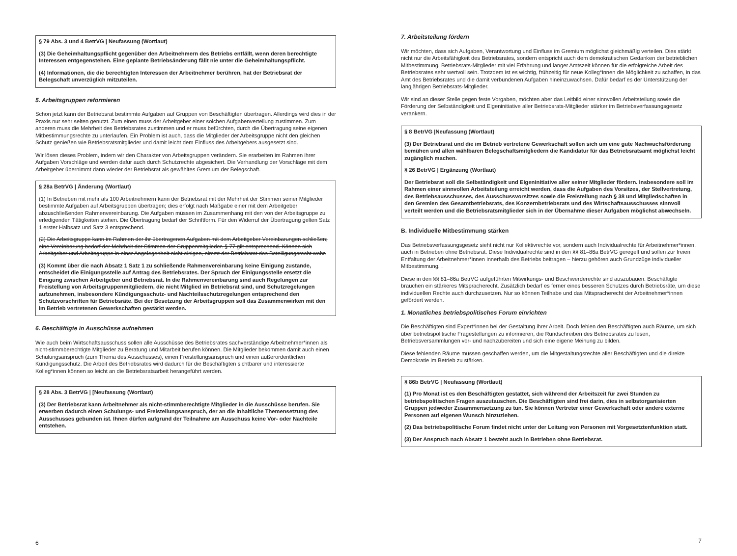§ 79 Abs. 3 und 4 BetrVG | Neufassung (Wortlaut)
(3) Die Geheimhaltungspflicht gegenüber den Arbeitnehmern des Betriebs entfällt, wenn deren berechtigte Interessen entgegenstehen. Eine geplante Betriebsänderung fällt nie unter die Geheimhaltungspflicht.
(4) Informationen, die die berechtigten Interessen der Arbeitnehmer berühren, hat der Betriebsrat der Belegschaft unverzüglich mitzuteilen.
5. Arbeitsgruppen reformieren
Schon jetzt kann der Betriebsrat bestimmte Aufgaben auf Gruppen von Beschäftigten übertragen. Allerdings wird dies in der Praxis nur sehr selten genutzt. Zum einen muss der Arbeitgeber einer solchen Aufgabenverteilung zustimmen. Zum anderen muss die Mehrheit des Betriebsrates zustimmen und er muss befürchten, durch die Übertragung seine eigenen Mitbestimmungsrechte zu unterlaufen. Ein Problem ist auch, dass die Mitglieder der Arbeitsgruppe nicht den gleichen Schutz genießen wie Betriebsratsmitglieder und damit leicht dem Einfluss des Arbeitgebers ausgesetzt sind.
Wir lösen dieses Problem, indem wir den Charakter von Arbeitsgruppen verändern. Sie erarbeiten im Rahmen ihrer Aufgaben Vorschläge und werden dafür auch durch Schutzrechte abgesichert. Die Verhandlung der Vorschläge mit dem Arbeitgeber übernimmt dann wieder der Betriebsrat als gewähltes Gremium der Belegschaft.
§ 28a BetrVG | Änderung (Wortlaut)
(1) In Betrieben mit mehr als 100 Arbeitnehmern kann der Betriebsrat mit der Mehrheit der Stimmen seiner Mitglieder bestimmte Aufgaben auf Arbeitsgruppen übertragen; dies erfolgt nach Maßgabe einer mit dem Arbeitgeber abzuschließenden Rahmenvereinbarung. Die Aufgaben müssen im Zusammenhang mit den von der Arbeitsgruppe zu erledigenden Tätigkeiten stehen. Die Übertragung bedarf der Schriftform. Für den Widerruf der Übertragung gelten Satz 1 erster Halbsatz und Satz 3 entsprechend.
(2) Die Arbeitsgruppe kann im Rahmen der ihr übertragenen Aufgaben mit dem Arbeitgeber Vereinbarungen schließen; eine Vereinbarung bedarf der Mehrheit der Stimmen der Gruppenmitglieder. § 77 gilt entsprechend. Können sich Arbeitgeber und Arbeitsgruppe in einer Angelegenheit nicht einigen, nimmt der Betriebsrat das Beteiligungsrecht wahr.
(3) Kommt über die nach Absatz 1 Satz 1 zu schließende Rahmenvereinbarung keine Einigung zustande, entscheidet die Einigungsstelle auf Antrag des Betriebsrates. Der Spruch der Einigungsstelle ersetzt die Einigung zwischen Arbeitgeber und Betriebsrat. In die Rahmenvereinbarung sind auch Regelungen zur Freistellung von Arbeitsgruppenmitgliedern, die nicht Mitglied im Betriebsrat sind, und Schutzregelungen aufzunehmen, insbesondere Kündigungsschutz- und Nachteilsschutzregelungen entsprechend den Schutzvorschriften für Betriebsräte. Bei der Besetzung der Arbeitsgruppen soll das Zusammenwirken mit den im Betrieb vertretenen Gewerkschaften gestärkt werden.
6. Beschäftigte in Ausschüsse aufnehmen
Wie auch beim Wirtschaftsausschuss sollen alle Ausschüsse des Betriebsrates sachverständige Arbeitnehmer*innen als nicht-stimmberechtigte Mitglieder zu Beratung und Mitarbeit berufen können. Die Mitglieder bekommen damit auch einen Schulungsanspruch (zum Thema des Ausschusses), einen Freistellungsanspruch und einen außerordentlichen Kündigungsschutz. Die Arbeit des Betriebsrates wird dadurch für die Beschäftigten sichtbarer und interessierte Kolleg*innen können so leicht an die Betriebsratsarbeit herangeführt werden.
§ 28 Abs. 3 BetrVG | [Neufassung (Wortlaut)
(3) Der Betriebsrat kann Arbeitnehmer als nicht-stimmberechtigte Mitglieder in die Ausschüsse berufen. Sie erwerben dadurch einen Schulungs- und Freistellungsanspruch, der an die inhaltliche Themensetzung des Ausschusses gebunden ist. Ihnen dürfen aufgrund der Teilnahme am Ausschuss keine Vor- oder Nachteile entstehen.
6
7. Arbeitsteilung fördern
Wir möchten, dass sich Aufgaben, Verantwortung und Einfluss im Gremium möglichst gleichmäßig verteilen. Dies stärkt nicht nur die Arbeitsfähigkeit des Betriebsrates, sondern entspricht auch dem demokratischen Gedanken der betrieblichen Mitbestimmung. Betriebsrats-Mitglieder mit viel Erfahrung und langer Amtszeit können für die erfolgreiche Arbeit des Betriebsrates sehr wertvoll sein. Trotzdem ist es wichtig, frühzeitig für neue Kolleg*innen die Möglichkeit zu schaffen, in das Amt des Betriebsrates und die damit verbundenen Aufgaben hineinzuwachsen. Dafür bedarf es der Unterstützung der langjährigen Betriebsrats-Mitglieder.
Wir sind an dieser Stelle gegen feste Vorgaben, möchten aber das Leitbild einer sinnvollen Arbeitsteilung sowie die Förderung der Selbständigkeit und Eigeninitiative aller Betriebsrats-Mitglieder stärker im Betriebsverfassungsgesetz verankern.
§ 8 BetrVG |Neufassung (Wortlaut)
(3) Der Betriebsrat und die im Betrieb vertretene Gewerkschaft sollen sich um eine gute Nachwuchsförderung bemühen und allen wählbaren Belegschaftsmitgliedern die Kandidatur für das Betriebsratsamt möglichst leicht zugänglich machen.
§ 26 BetrVG | Ergänzung (Wortlaut)
Der Betriebsrat soll die Selbständigkeit und Eigeninitiative aller seiner Mitglieder fördern. Insbesondere soll im Rahmen einer sinnvollen Arbeitsteilung erreicht werden, dass die Aufgaben des Vorsitzes, der Stellvertretung, des Betriebsausschusses, des Ausschussvorsitzes sowie die Freistellung nach § 38 und Mitgliedschaften in den Gremien des Gesamtbetriebsrats, des Konzernbetriebsrats und des Wirtschaftsausschusses sinnvoll verteilt werden und die Betriebsratsmitglieder sich in der Übernahme dieser Aufgaben möglichst abwechseln.
B. Individuelle Mitbestimmung stärken
Das Betriebsverfassungsgesetz sieht nicht nur Kollektivrechte vor, sondern auch Individualrechte für Arbeitnehmer*innen, auch in Betrieben ohne Betriebsrat. Diese Individualrechte sind in den §§ 81–86a BetrVG geregelt und sollen zur freien Entfaltung der Arbeitnehmer*innen innerhalb des Betriebs beitragen – hierzu gehören auch Grundzüge individueller Mitbestimmung. .
Diese in den §§ 81–86a BetrVG aufgeführten Mitwirkungs- und Beschwerderechte sind auszubauen. Beschäftigte brauchen ein stärkeres Mitspracherecht. Zusätzlich bedarf es ferner eines besseren Schutzes durch Betriebsräte, um diese individuellen Rechte auch durchzusetzen. Nur so können Teilhabe und das Mitspracherecht der Arbeitnehmer*innen gefördert werden.
1. Monatliches betriebspolitisches Forum einrichten
Die Beschäftigten sind Expert*innen bei der Gestaltung ihrer Arbeit. Doch fehlen den Beschäftigten auch Räume, um sich über betriebspolitische Fragestellungen zu informieren, die Rundschreiben des Betriebsrates zu lesen, Betriebsversammlungen vor- und nachzubereiten und sich eine eigene Meinung zu bilden.
Diese fehlenden Räume müssen geschaffen werden, um die Mitgestaltungsrechte aller Beschäftigten und die direkte Demokratie im Betrieb zu stärken.
§ 86b BetrVG | Neufassung (Wortlaut)
(1) Pro Monat ist es den Beschäftigten gestattet, sich während der Arbeitszeit für zwei Stunden zu betriebspolitischen Fragen auszutauschen. Die Beschäftigten sind frei darin, dies in selbstorganisierten Gruppen jedweder Zusammensetzung zu tun. Sie können Vertreter einer Gewerkschaft oder andere externe Personen auf eigenen Wunsch hinzuziehen.
(2) Das betriebspolitische Forum findet nicht unter der Leitung von Personen mit Vorgesetztenfunktion statt.
(3) Der Anspruch nach Absatz 1 besteht auch in Betrieben ohne Betriebsrat.
7